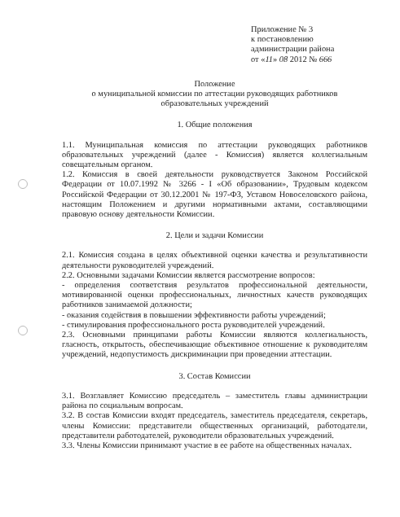Приложение № 3
к постановлению
администрации района
от «11» 08 2012 № 666
Положение
о муниципальной комиссии по аттестации руководящих работников
образовательных учреждений
1. Общие положения
1.1. Муниципальная комиссия по аттестации руководящих работников образовательных учреждений (далее - Комиссия) является коллегиальным совещательным органом.
1.2. Комиссия в своей деятельности руководствуется Законом Российской Федерации от 10.07.1992 № 3266 - I «Об образовании», Трудовым кодексом Российской Федерации от 30.12.2001 № 197-ФЗ, Уставом Новоселовского района, настоящим Положением и другими нормативными актами, составляющими правовую основу деятельности Комиссии.
2. Цели и задачи Комиссии
2.1. Комиссия создана в целях объективной оценки качества и результативности деятельности руководителей учреждений.
2.2. Основными задачами Комиссии является рассмотрение вопросов:
- определения соответствия результатов профессиональной деятельности, мотивированной оценки профессиональных, личностных качеств руководящих работников занимаемой должности;
- оказания содействия в повышении эффективности работы учреждений;
- стимулирования профессионального роста руководителей учреждений.
2.3. Основными принципами работы Комиссии являются коллегиальность, гласность, открытость, обеспечивающие объективное отношение к руководителям учреждений, недопустимость дискриминации при проведении аттестации.
3. Состав Комиссии
3.1. Возглавляет Комиссию председатель – заместитель главы администрации района по социальным вопросам.
3.2. В состав Комиссии входят председатель, заместитель председателя, секретарь, члены Комиссии: представители общественных организаций, работодатели, представители работодателей, руководители образовательных учреждений.
3.3. Члены Комиссии принимают участие в ее работе на общественных началах.